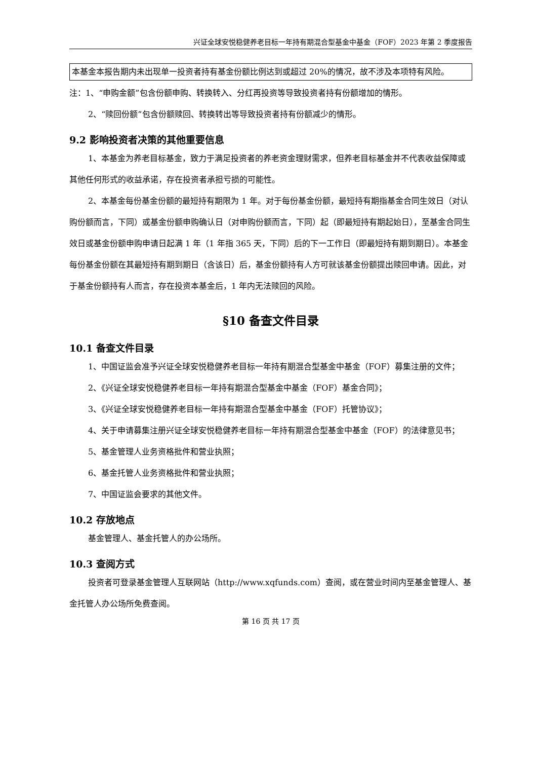兴证全球安悦稳健养老目标一年持有期混合型基金中基金（FOF）2023 年第 2 季度报告
本基金本报告期内未出现单一投资者持有基金份额比例达到或超过 20%的情况，故不涉及本项特有风险。
注：1、“申购金额”包含份额申购、转换转入、分红再投资等导致投资者持有份额增加的情形。
2、“赎回份额”包含份额赎回、转换转出等导致投资者持有份额减少的情形。
9.2 影响投资者决策的其他重要信息
1、本基金为养老目标基金，致力于满足投资者的养老资金理财需求，但养老目标基金并不代表收益保障或其他任何形式的收益承诺，存在投资者承担亏损的可能性。
2、本基金每份基金份额的最短持有期限为 1 年。对于每份基金份额，最短持有期指基金合同生效日（对认购份额而言，下同）或基金份额申购确认日（对申购份额而言，下同）起（即最短持有期起始日），至基金合同生效日或基金份额申购申请日起满 1 年（1 年指 365 天，下同）后的下一工作日（即最短持有期到期日）。本基金每份基金份额在其最短持有期到期日（含该日）后，基金份额持有人方可就该基金份额提出赎回申请。因此，对于基金份额持有人而言，存在投资本基金后，1 年内无法赎回的风险。
§10 备查文件目录
10.1 备查文件目录
1、中国证监会准予兴证全球安悦稳健养老目标一年持有期混合型基金中基金（FOF）募集注册的文件；
2、《兴证全球安悦稳健养老目标一年持有期混合型基金中基金（FOF）基金合同》；
3、《兴证全球安悦稳健养老目标一年持有期混合型基金中基金（FOF）托管协议》；
4、关于申请募集注册兴证全球安悦稳健养老目标一年持有期混合型基金中基金（FOF）的法律意见书；
5、基金管理人业务资格批件和营业执照；
6、基金托管人业务资格批件和营业执照；
7、中国证监会要求的其他文件。
10.2 存放地点
基金管理人、基金托管人的办公场所。
10.3 查阅方式
投资者可登录基金管理人互联网站（http://www.xqfunds.com）查阅，或在营业时间内至基金管理人、基金托管人办公场所免费查阅。
第 16 页 共 17 页